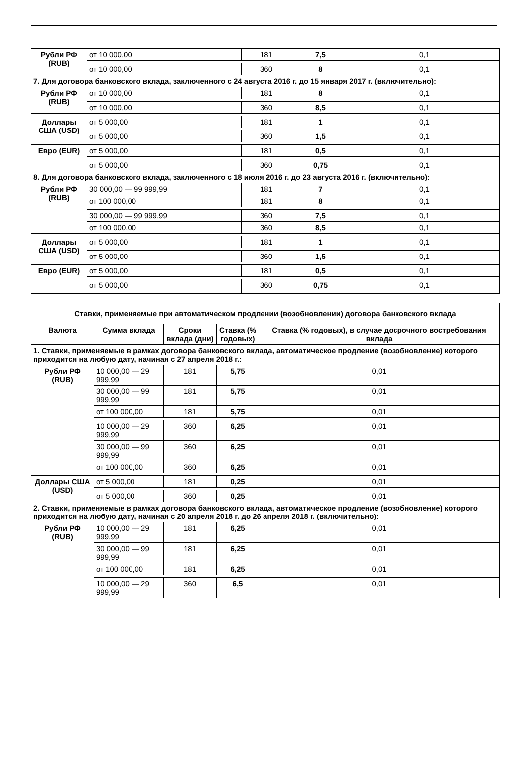| Рубли РФ (RUB) | от 10 000,00 | 181 | 7,5 | 0,1 |
| | от 10 000,00 | 360 | 8 | 0,1 |
| 7. Для договора банковского вклада, заключенного с 24 августа 2016 г. до 15 января 2017 г. (включительно): | | | | |
| Рубли РФ (RUB) | от 10 000,00 | 181 | 8 | 0,1 |
| | от 10 000,00 | 360 | 8,5 | 0,1 |
| Доллары США (USD) | от 5 000,00 | 181 | 1 | 0,1 |
| | от 5 000,00 | 360 | 1,5 | 0,1 |
| Евро (EUR) | от 5 000,00 | 181 | 0,5 | 0,1 |
| | от 5 000,00 | 360 | 0,75 | 0,1 |
| 8. Для договора банковского вклада, заключенного с 18 июля 2016 г. до 23 августа 2016 г. (включительно): | | | | |
| Рубли РФ (RUB) | 30 000,00 — 99 999,99 | 181 | 7 | 0,1 |
| | от 100 000,00 | 181 | 8 | 0,1 |
| | 30 000,00 — 99 999,99 | 360 | 7,5 | 0,1 |
| | от 100 000,00 | 360 | 8,5 | 0,1 |
| Доллары США (USD) | от 5 000,00 | 181 | 1 | 0,1 |
| | от 5 000,00 | 360 | 1,5 | 0,1 |
| Евро (EUR) | от 5 000,00 | 181 | 0,5 | 0,1 |
| | от 5 000,00 | 360 | 0,75 | 0,1 |
| Ставки, применяемые при автоматическом продлении (возобновлении) договора банковского вклада | | | | |
| --- | --- | --- | --- | --- |
| Валюта | Сумма вклада | Сроки вклада (дни) | Ставка (% годовых) | Ставка (% годовых), в случае досрочного востребования вклада |
| 1. Ставки, применяемые в рамках договора банковского вклада, автоматическое продление (возобновление) которого приходится на любую дату, начиная с 27 апреля 2018 г.: | | | | |
| Рубли РФ (RUB) | 10 000,00 — 29 999,99 | 181 | 5,75 | 0,01 |
| | 30 000,00 — 99 999,99 | 181 | 5,75 | 0,01 |
| | от 100 000,00 | 181 | 5,75 | 0,01 |
| | 10 000,00 — 29 999,99 | 360 | 6,25 | 0,01 |
| | 30 000,00 — 99 999,99 | 360 | 6,25 | 0,01 |
| | от 100 000,00 | 360 | 6,25 | 0,01 |
| Доллары США (USD) | от 5 000,00 | 181 | 0,25 | 0,01 |
| | от 5 000,00 | 360 | 0,25 | 0,01 |
| 2. Ставки, применяемые в рамках договора банковского вклада, автоматическое продление (возобновление) которого приходится на любую дату, начиная с 20 апреля 2018 г. до 26 апреля 2018 г. (включительно): | | | | |
| Рубли РФ (RUB) | 10 000,00 — 29 999,99 | 181 | 6,25 | 0,01 |
| | 30 000,00 — 99 999,99 | 181 | 6,25 | 0,01 |
| | от 100 000,00 | 181 | 6,25 | 0,01 |
| | 10 000,00 — 29 999,99 | 360 | 6,5 | 0,01 |